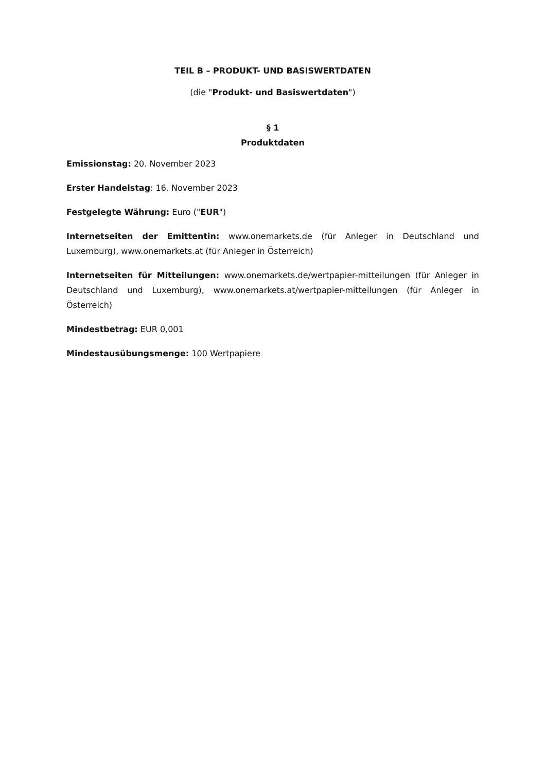TEIL B – PRODUKT- UND BASISWERTDATEN
(die "Produkt- und Basiswertdaten")
§ 1
Produktdaten
Emissionstag: 20. November 2023
Erster Handelstag: 16. November 2023
Festgelegte Währung: Euro ("EUR")
Internetseiten der Emittentin: www.onemarkets.de (für Anleger in Deutschland und Luxemburg), www.onemarkets.at (für Anleger in Österreich)
Internetseiten für Mitteilungen: www.onemarkets.de/wertpapier-mitteilungen (für Anleger in Deutschland und Luxemburg), www.onemarkets.at/wertpapier-mitteilungen (für Anleger in Österreich)
Mindestbetrag: EUR 0,001
Mindestausübungsmenge: 100 Wertpapiere